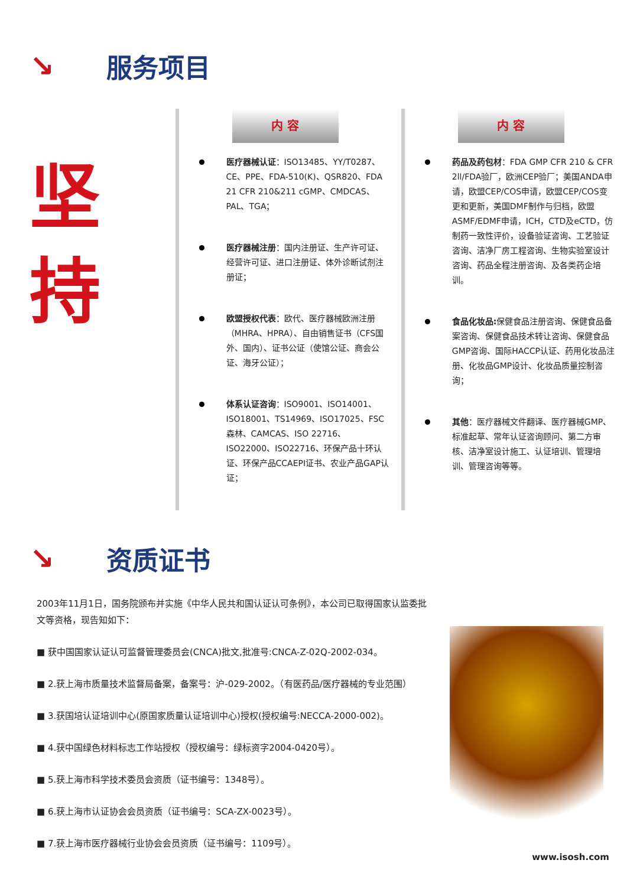↘ 服务项目
坚
持
内 容
医疗器械认证：ISO13485、YY/T0287、CE、PPE、FDA-510(K)、QSR820、FDA 21 CFR 210&211 cGMP、CMDCAS、PAL、TGA；
医疗器械注册：国内注册证、生产许可证、经营许可证、进口注册证、体外诊断试剂注册证；
欧盟授权代表：欧代、医疗器械欧洲注册（MHRA、HPRA）、自由销售证书（CFS国外、国内）、证书公证（使馆公证、商会公证、海牙公证）；
体系认证咨询：ISO9001、ISO14001、ISO18001、TS14969、ISO17025、FSC森林、CAMCAS、ISO 22716、ISO22000、ISO22716、环保产品十环认证、环保产品CCAEPI证书、农业产品GAP认证；
内 容
药品及药包材：FDA GMP CFR 210 & CFR 2ll/FDA验厂，欧洲CEP验厂；美国ANDA申请，欧盟CEP/COS申请，欧盟CEP/COS变更和更新，美国DMF制作与归档，欧盟ASMF/EDMF申请，ICH，CTD及eCTD，仿制药一致性评价，设备验证咨询、工艺验证咨询、洁净厂房工程咨询、生物实验室设计咨询、药品全程注册咨询、及各类药企培训。
食品化妆品: 保健食品注册咨询、保健食品备案咨询、保健食品技术转让咨询、保健食品GMP咨询、国际HACCP认证、药用化妆品注册、化妆品GMP设计、化妆品质量控制咨询；
其他：医疗器械文件翻译、医疗器械GMP、标准起草、常年认证咨询顾问、第二方审核、洁净室设计施工、认证培训、管理培训、管理咨询等等。
↘ 资质证书
2003年11月1日，国务院颁布并实施《中华人民共和国认证认可条例》，本公司已取得国家认监委批文等资格，现告知如下：
■ 获中国国家认证认可监督管理委员会(CNCA)批文,批准号:CNCA-Z-02Q-2002-034。
■ 2.获上海市质量技术监督局备案，备案号：沪-029-2002。（有医药品/医疗器械的专业范围）
■ 3.获国培认证培训中心(原国家质量认证培训中心)授权(授权编号:NECCA-2000-002)。
■ 4.获中国绿色材料标志工作站授权（授权编号：绿标资字2004-0420号）。
■ 5.获上海市科学技术委员会资质（证书编号：1348号）。
■ 6.获上海市认证协会会员资质（证书编号：SCA-ZX-0023号）。
■ 7.获上海市医疗器械行业协会会员资质（证书编号：1109号）。
www.isosh.com